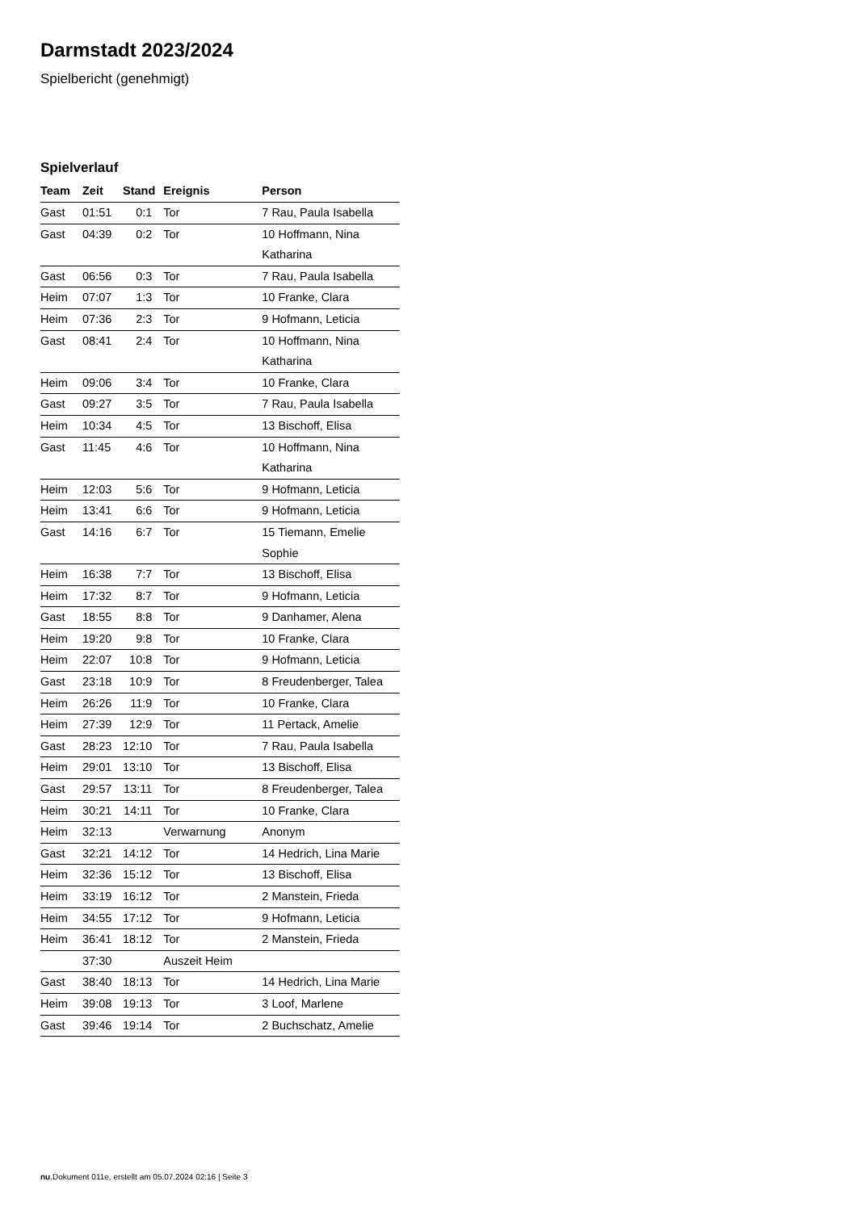Darmstadt 2023/2024
Spielbericht (genehmigt)
Spielverlauf
| Team | Zeit | Stand | Ereignis | Person |
| --- | --- | --- | --- | --- |
| Gast | 01:51 | 0:1 | Tor | 7 Rau, Paula Isabella |
| Gast | 04:39 | 0:2 | Tor | 10 Hoffmann, Nina Katharina |
| Gast | 06:56 | 0:3 | Tor | 7 Rau, Paula Isabella |
| Heim | 07:07 | 1:3 | Tor | 10 Franke, Clara |
| Heim | 07:36 | 2:3 | Tor | 9 Hofmann, Leticia |
| Gast | 08:41 | 2:4 | Tor | 10 Hoffmann, Nina Katharina |
| Heim | 09:06 | 3:4 | Tor | 10 Franke, Clara |
| Gast | 09:27 | 3:5 | Tor | 7 Rau, Paula Isabella |
| Heim | 10:34 | 4:5 | Tor | 13 Bischoff, Elisa |
| Gast | 11:45 | 4:6 | Tor | 10 Hoffmann, Nina Katharina |
| Heim | 12:03 | 5:6 | Tor | 9 Hofmann, Leticia |
| Heim | 13:41 | 6:6 | Tor | 9 Hofmann, Leticia |
| Gast | 14:16 | 6:7 | Tor | 15 Tiemann, Emelie Sophie |
| Heim | 16:38 | 7:7 | Tor | 13 Bischoff, Elisa |
| Heim | 17:32 | 8:7 | Tor | 9 Hofmann, Leticia |
| Gast | 18:55 | 8:8 | Tor | 9 Danhamer, Alena |
| Heim | 19:20 | 9:8 | Tor | 10 Franke, Clara |
| Heim | 22:07 | 10:8 | Tor | 9 Hofmann, Leticia |
| Gast | 23:18 | 10:9 | Tor | 8 Freudenberger, Talea |
| Heim | 26:26 | 11:9 | Tor | 10 Franke, Clara |
| Heim | 27:39 | 12:9 | Tor | 11 Pertack, Amelie |
| Gast | 28:23 | 12:10 | Tor | 7 Rau, Paula Isabella |
| Heim | 29:01 | 13:10 | Tor | 13 Bischoff, Elisa |
| Gast | 29:57 | 13:11 | Tor | 8 Freudenberger, Talea |
| Heim | 30:21 | 14:11 | Tor | 10 Franke, Clara |
| Heim | 32:13 | | Verwarnung | Anonym |
| Gast | 32:21 | 14:12 | Tor | 14 Hedrich, Lina Marie |
| Heim | 32:36 | 15:12 | Tor | 13 Bischoff, Elisa |
| Heim | 33:19 | 16:12 | Tor | 2 Manstein, Frieda |
| Heim | 34:55 | 17:12 | Tor | 9 Hofmann, Leticia |
| Heim | 36:41 | 18:12 | Tor | 2 Manstein, Frieda |
| | 37:30 | | Auszeit Heim | |
| Gast | 38:40 | 18:13 | Tor | 14 Hedrich, Lina Marie |
| Heim | 39:08 | 19:13 | Tor | 3 Loof, Marlene |
| Gast | 39:46 | 19:14 | Tor | 2 Buchschatz, Amelie |
nu.Dokument 011e, erstellt am 05.07.2024 02:16 | Seite 3